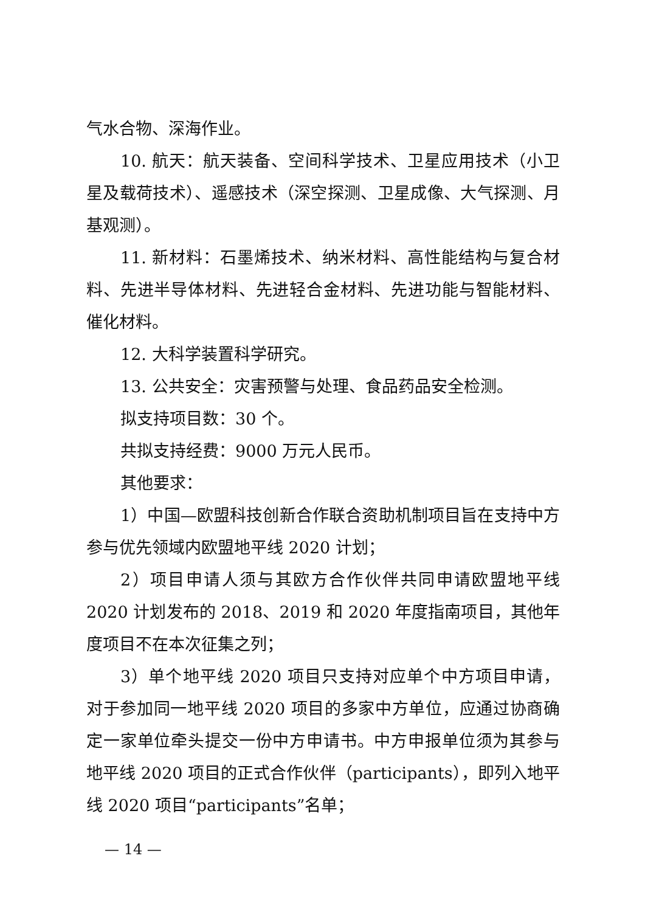气水合物、深海作业。
10. 航天：航天装备、空间科学技术、卫星应用技术（小卫星及载荷技术）、遥感技术（深空探测、卫星成像、大气探测、月基观测）。
11. 新材料：石墨烯技术、纳米材料、高性能结构与复合材料、先进半导体材料、先进轻合金材料、先进功能与智能材料、催化材料。
12. 大科学装置科学研究。
13. 公共安全：灾害预警与处理、食品药品安全检测。
拟支持项目数：30 个。
共拟支持经费：9000 万元人民币。
其他要求：
1）中国—欧盟科技创新合作联合资助机制项目旨在支持中方参与优先领域内欧盟地平线 2020 计划；
2）项目申请人须与其欧方合作伙伴共同申请欧盟地平线 2020 计划发布的 2018、2019 和 2020 年度指南项目，其他年度项目不在本次征集之列；
3）单个地平线 2020 项目只支持对应单个中方项目申请，对于参加同一地平线 2020 项目的多家中方单位，应通过协商确定一家单位牵头提交一份中方申请书。中方申报单位须为其参与地平线 2020 项目的正式合作伙伴（participants），即列入地平线 2020 项目“participants”名单；
— 14 —